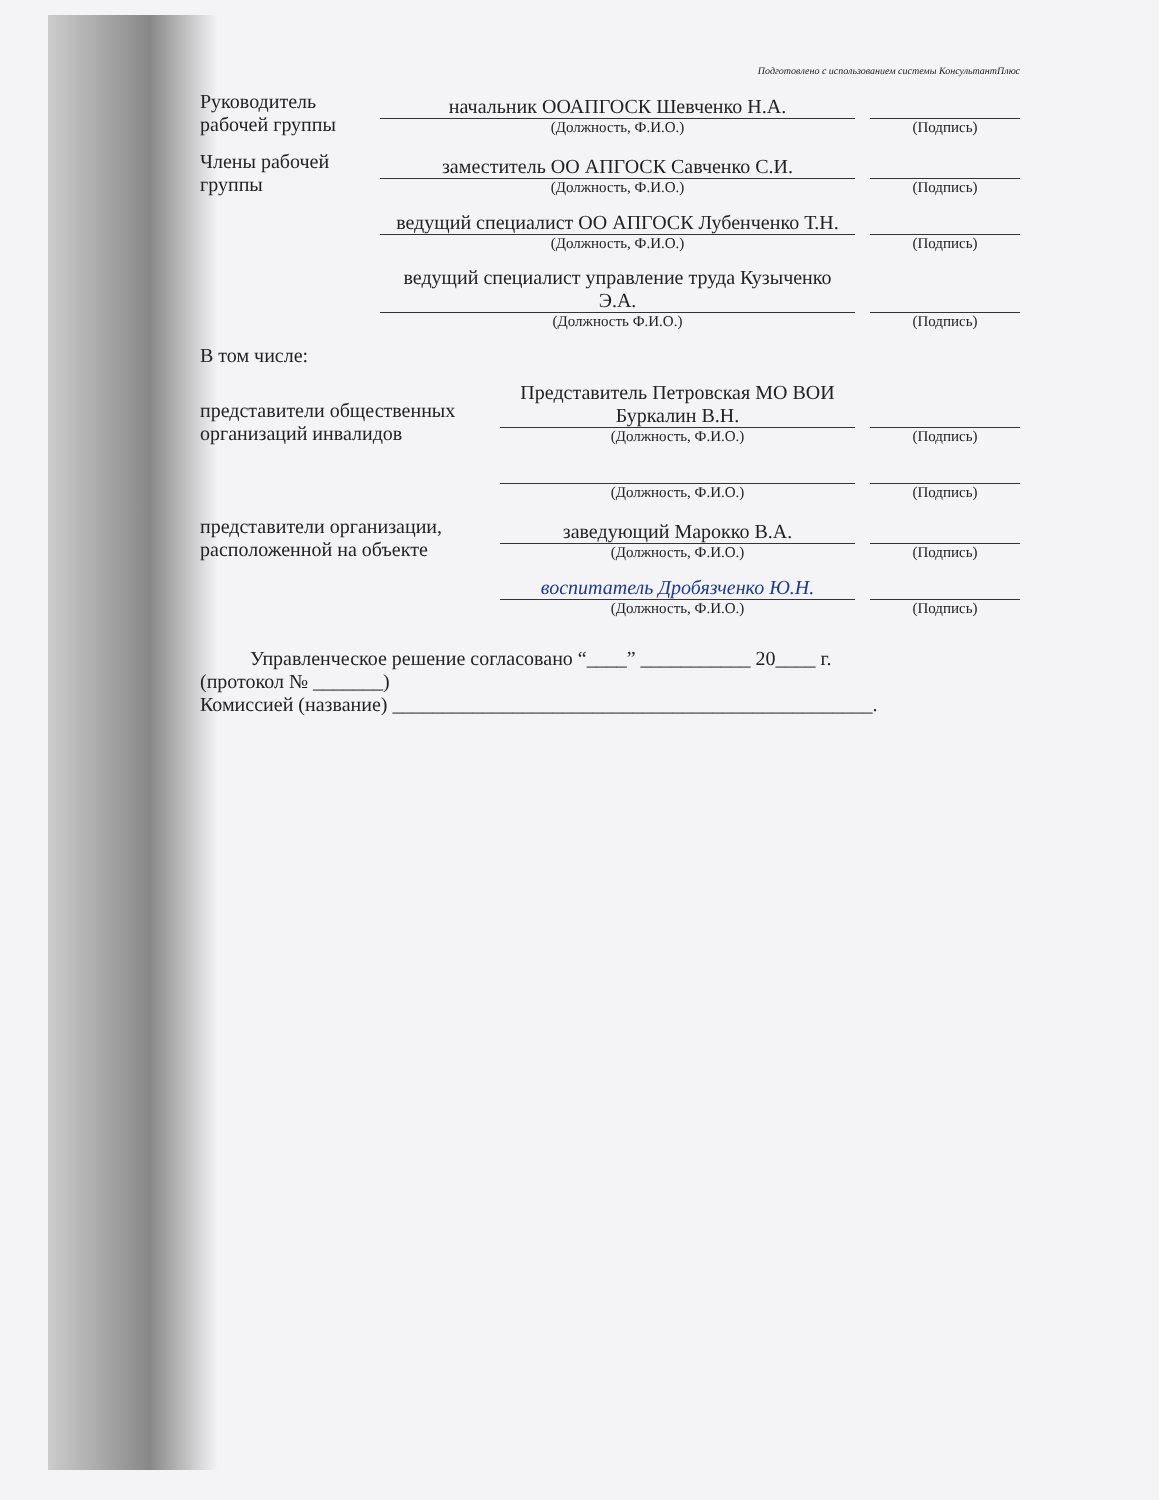Подготовлено с использованием системы КонсультантПлюс
Руководитель рабочей группы
начальник ООАПГОСК Шевченко Н.А.
(Должность, Ф.И.О.)
(Подпись)
Члены рабочей группы
заместитель ОО АПГОСК Савченко С.И.
(Должность, Ф.И.О.)
(Подпись)
ведущий специалист ОО АПГОСК Лубенченко Т.Н.
(Должность, Ф.И.О.)
(Подпись)
ведущий специалист управление труда Кузыченко Э.А.
(Должность Ф.И.О.)
(Подпись)
В том числе:
представители общественных организаций инвалидов
Представитель Петровская МО ВОИ Буркалин В.Н.
(Должность, Ф.И.О.)
(Подпись)
(Должность, Ф.И.О.)
(Подпись)
представители организации, расположенной на объекте
заведующий Марокко В.А.
(Должность, Ф.И.О.)
(Подпись)
воспитатель Дробязченко Ю.Н.
(Должность, Ф.И.О.)
(Подпись)
Управленческое решение согласовано “____” ___________ 20____ г.
(протокол № _______)
Комиссией (название) ________________________________________________.